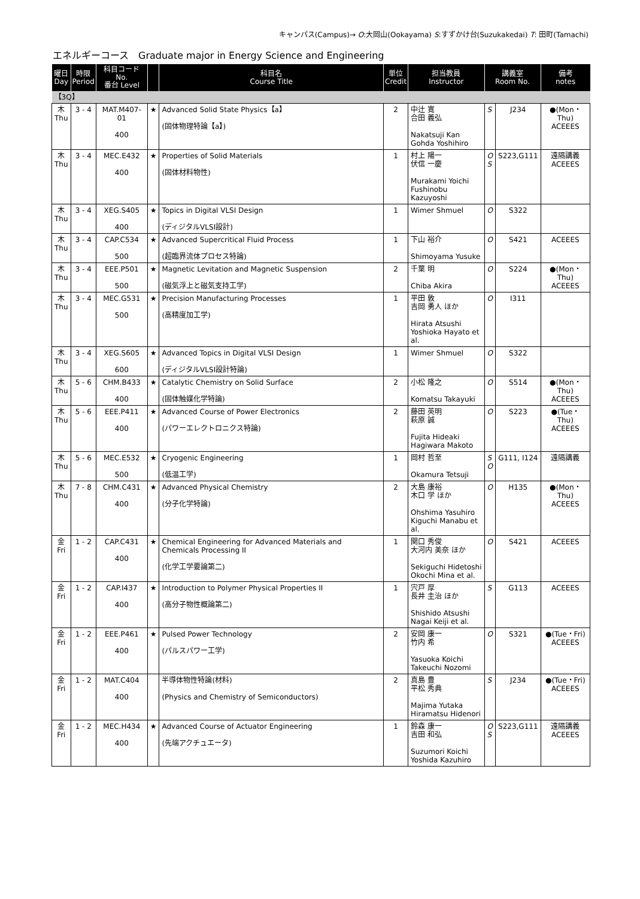キャンパス(Campus)→ O:大岡山(Ookayama) S:すずかけ台(Suzukakedai) T: 田町(Tamachi)
エネルギーコース　Graduate major in Energy Science and Engineering
| 曜日 Day | 時限 Period | 科目コード No. 番台 Level | | 科目名 Course Title | 単位 Credit | 担当教員 Instructor | 講義室 Room No. | | 備考 notes |
| --- | --- | --- | --- | --- | --- | --- | --- | --- | --- |
| 【3Q】 | | | | | | | | | |
| 木 Thu | 3 - 4 | MAT.M407-01 400 | ★ | Advanced Solid State Physics【a】 (固体物理特論【a】) | 2 | 中辻 寛 合田 義弘 Nakatsuji Kan Gohda Yoshihiro | S | J234 | ●(Mon・Thu) ACEEES |
| 木 Thu | 3 - 4 | MEC.E432 400 | ★ | Properties of Solid Materials (固体材料物性) | 1 | 村上 陽一 伏信 一慶 Murakami Yoichi Fushinobu Kazuyoshi | O S | S223,G111 | 遠隔講義 ACEEES |
| 木 Thu | 3 - 4 | XEG.S405 400 | ★ | Topics in Digital VLSI Design (ディジタルVLSI設計) | 1 | Wimer Shmuel | O | S322 | |
| 木 Thu | 3 - 4 | CAP.C534 500 | ★ | Advanced Supercritical Fluid Process (超臨界流体プロセス特論) | 1 | 下山 裕介 Shimoyama Yusuke | O | S421 | ACEEES |
| 木 Thu | 3 - 4 | EEE.P501 500 | ★ | Magnetic Levitation and Magnetic Suspension (磁気浮上と磁気支持工学) | 2 | 千葉 明 Chiba Akira | O | S224 | ●(Mon・Thu) ACEEES |
| 木 Thu | 3 - 4 | MEC.G531 500 | ★ | Precision Manufacturing Processes (高精度加工学) | 1 | 平田 敦 吉岡 勇人 ほか Hirata Atsushi Yoshioka Hayato et al. | O | I311 | |
| 木 Thu | 3 - 4 | XEG.S605 600 | ★ | Advanced Topics in Digital VLSI Design (ディジタルVLSI設計特論) | 1 | Wimer Shmuel | O | S322 | |
| 木 Thu | 5 - 6 | CHM.B433 400 | ★ | Catalytic Chemistry on Solid Surface (固体触媒化学特論) | 2 | 小松 隆之 Komatsu Takayuki | O | S514 | ●(Mon・Thu) ACEEES |
| 木 Thu | 5 - 6 | EEE.P411 400 | ★ | Advanced Course of Power Electronics (パワーエレクトロニクス特論) | 2 | 藤田 英明 萩原 誠 Fujita Hideaki Hagiwara Makoto | O | S223 | ●(Tue・Thu) ACEEES |
| 木 Thu | 5 - 6 | MEC.E532 500 | ★ | Cryogenic Engineering (低温工学) | 1 | 岡村 哲至 Okamura Tetsuji | S O | G111, I124 | 遠隔講義 |
| 木 Thu | 7 - 8 | CHM.C431 400 | ★ | Advanced Physical Chemistry (分子化学特論) | 2 | 大島 康裕 木口 学 ほか Ohshima Yasuhiro Kiguchi Manabu et al. | O | H135 | ●(Mon・Thu) ACEEES |
| 金 Fri | 1 - 2 | CAP.C431 400 | ★ | Chemical Engineering for Advanced Materials and Chemicals Processing II (化学工学要論第二) | 1 | 関口 秀俊 大河内 美奈 ほか Sekiguchi Hidetoshi Okochi Mina et al. | O | S421 | ACEEES |
| 金 Fri | 1 - 2 | CAP.I437 400 | ★ | Introduction to Polymer Physical Properties II (高分子物性概論第二) | 1 | 宍戸 厚 長井 圭治 ほか Shishido Atsushi Nagai Keiji et al. | S | G113 | ACEEES |
| 金 Fri | 1 - 2 | EEE.P461 400 | ★ | Pulsed Power Technology (パルスパワー工学) | 2 | 安岡 康一 竹内 希 Yasuoka Koichi Takeuchi Nozomi | O | S321 | ●(Tue・Fri) ACEEES |
| 金 Fri | 1 - 2 | MAT.C404 400 | | 半導体物性特論(材料) (Physics and Chemistry of Semiconductors) | 2 | 真島 豊 平松 秀典 Majima Yutaka Hiramatsu Hidenori | S | J234 | ●(Tue・Fri) ACEEES |
| 金 Fri | 1 - 2 | MEC.H434 400 | ★ | Advanced Course of Actuator Engineering (先端アクチュエータ) | 1 | 鈴森 康一 吉田 和弘 Suzumori Koichi Yoshida Kazuhiro | O S | S223,G111 | 遠隔講義 ACEEES |